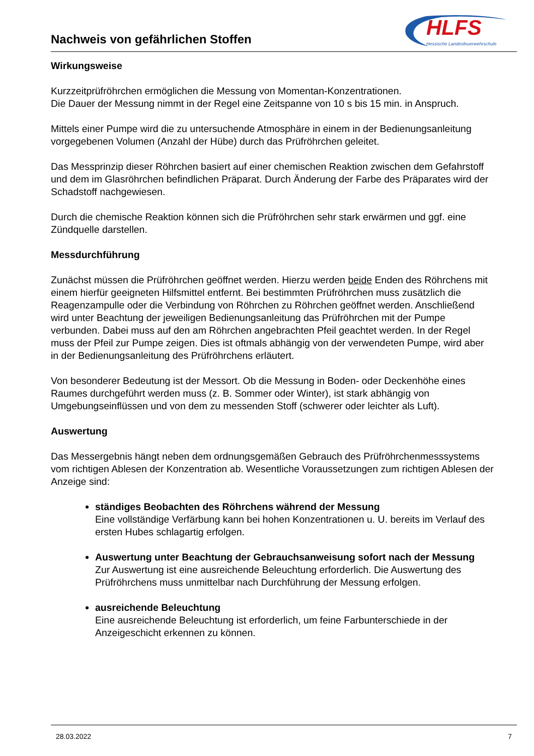Nachweis von gefährlichen Stoffen
HLFS
Hessische Landesfeuerwehrschule
Wirkungsweise
Kurzzeitprüfröhrchen ermöglichen die Messung von Momentan-Konzentrationen.
Die Dauer der Messung nimmt in der Regel eine Zeitspanne von 10 s bis 15 min. in Anspruch.
Mittels einer Pumpe wird die zu untersuchende Atmosphäre in einem in der Bedienungsanleitung vorgegebenen Volumen (Anzahl der Hübe) durch das Prüfröhrchen geleitet.
Das Messprinzip dieser Röhrchen basiert auf einer chemischen Reaktion zwischen dem Gefahrstoff und dem im Glasröhrchen befindlichen Präparat. Durch Änderung der Farbe des Präparates wird der Schadstoff nachgewiesen.
Durch die chemische Reaktion können sich die Prüfröhrchen sehr stark erwärmen und ggf. eine Zündquelle darstellen.
Messdurchführung
Zunächst müssen die Prüfröhrchen geöffnet werden. Hierzu werden beide Enden des Röhrchens mit einem hierfür geeigneten Hilfsmittel entfernt. Bei bestimmten Prüfröhrchen muss zusätzlich die Reagenzampulle oder die Verbindung von Röhrchen zu Röhrchen geöffnet werden. Anschließend wird unter Beachtung der jeweiligen Bedienungsanleitung das Prüfröhrchen mit der Pumpe verbunden. Dabei muss auf den am Röhrchen angebrachten Pfeil geachtet werden. In der Regel muss der Pfeil zur Pumpe zeigen. Dies ist oftmals abhängig von der verwendeten Pumpe, wird aber in der Bedienungsanleitung des Prüfröhrchens erläutert.
Von besonderer Bedeutung ist der Messort. Ob die Messung in Boden- oder Deckenhöhe eines Raumes durchgeführt werden muss (z. B. Sommer oder Winter), ist stark abhängig von Umgebungseinflüssen und von dem zu messenden Stoff (schwerer oder leichter als Luft).
Auswertung
Das Messergebnis hängt neben dem ordnungsgemäßen Gebrauch des Prüfröhrchenmesssystems vom richtigen Ablesen der Konzentration ab. Wesentliche Voraussetzungen zum richtigen Ablesen der Anzeige sind:
ständiges Beobachten des Röhrchens während der Messung
Eine vollständige Verfärbung kann bei hohen Konzentrationen u. U. bereits im Verlauf des ersten Hubes schlagartig erfolgen.
Auswertung unter Beachtung der Gebrauchsanweisung sofort nach der Messung
Zur Auswertung ist eine ausreichende Beleuchtung erforderlich. Die Auswertung des Prüfröhrchens muss unmittelbar nach Durchführung der Messung erfolgen.
ausreichende Beleuchtung
Eine ausreichende Beleuchtung ist erforderlich, um feine Farbunterschiede in der Anzeigeschicht erkennen zu können.
28.03.2022 7